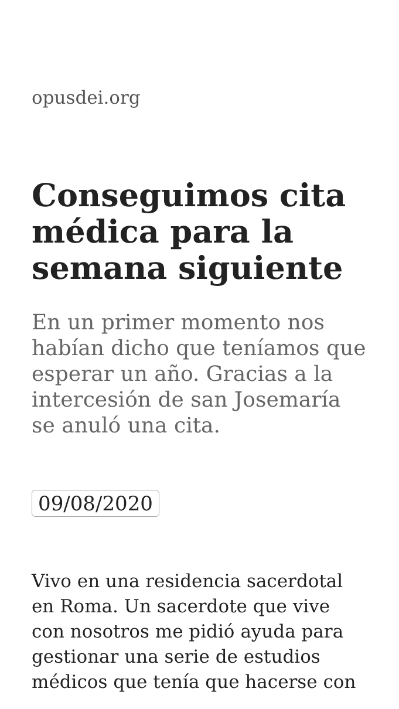opusdei.org
Conseguimos cita médica para la semana siguiente
En un primer momento nos habían dicho que teníamos que esperar un año. Gracias a la intercesión de san Josemaría se anuló una cita.
09/08/2020
Vivo en una residencia sacerdotal en Roma. Un sacerdote que vive con nosotros me pidió ayuda para gestionar una serie de estudios médicos que tenía que hacerse con